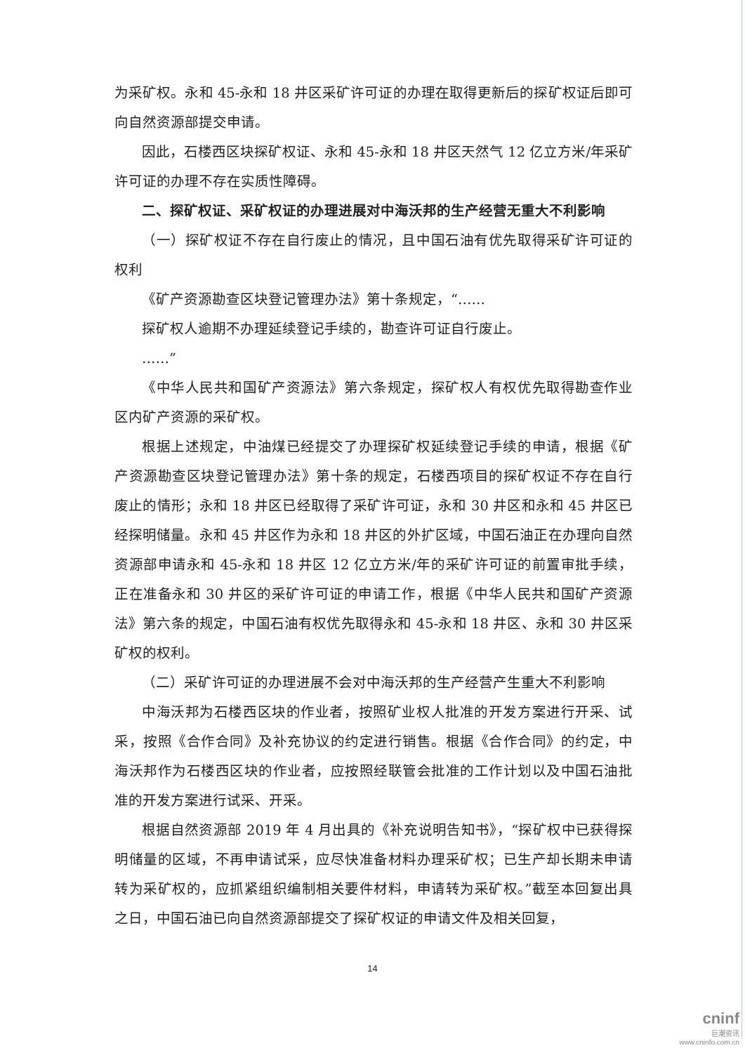为采矿权。永和 45-永和 18 井区采矿许可证的办理在取得更新后的探矿权证后即可向自然资源部提交申请。
因此，石楼西区块探矿权证、永和 45-永和 18 井区天然气 12 亿立方米/年采矿许可证的办理不存在实质性障碍。
二、探矿权证、采矿权证的办理进展对中海沃邦的生产经营无重大不利影响
（一）探矿权证不存在自行废止的情况，且中国石油有优先取得采矿许可证的权利
《矿产资源勘查区块登记管理办法》第十条规定，“……
探矿权人逾期不办理延续登记手续的，勘查许可证自行废止。
……”
《中华人民共和国矿产资源法》第六条规定，探矿权人有权优先取得勘查作业区内矿产资源的采矿权。
根据上述规定，中油煤已经提交了办理探矿权延续登记手续的申请，根据《矿产资源勘查区块登记管理办法》第十条的规定，石楼西项目的探矿权证不存在自行废止的情形；永和 18 井区已经取得了采矿许可证，永和 30 井区和永和 45 井区已经探明储量。永和 45 井区作为永和 18 井区的外扩区域，中国石油正在办理向自然资源部申请永和 45-永和 18 井区 12 亿立方米/年的采矿许可证的前置审批手续，正在准备永和 30 井区的采矿许可证的申请工作，根据《中华人民共和国矿产资源法》第六条的规定，中国石油有权优先取得永和 45-永和 18 井区、永和 30 井区采矿权的权利。
（二）采矿许可证的办理进展不会对中海沃邦的生产经营产生重大不利影响
中海沃邦为石楼西区块的作业者，按照矿业权人批准的开发方案进行开采、试采，按照《合作合同》及补充协议的约定进行销售。根据《合作合同》的约定，中海沃邦作为石楼西区块的作业者，应按照经联管会批准的工作计划以及中国石油批准的开发方案进行试采、开采。
根据自然资源部 2019 年 4 月出具的《补充说明告知书》，“探矿权中已获得探明储量的区域，不再申请试采，应尽快准备材料办理采矿权；已生产却长期未申请转为采矿权的，应抓紧组织编制相关要件材料，申请转为采矿权。”截至本回复出具之日，中国石油已向自然资源部提交了探矿权证的申请文件及相关回复，
14
cninf
巨潮资讯
www.cninfo.com.cn